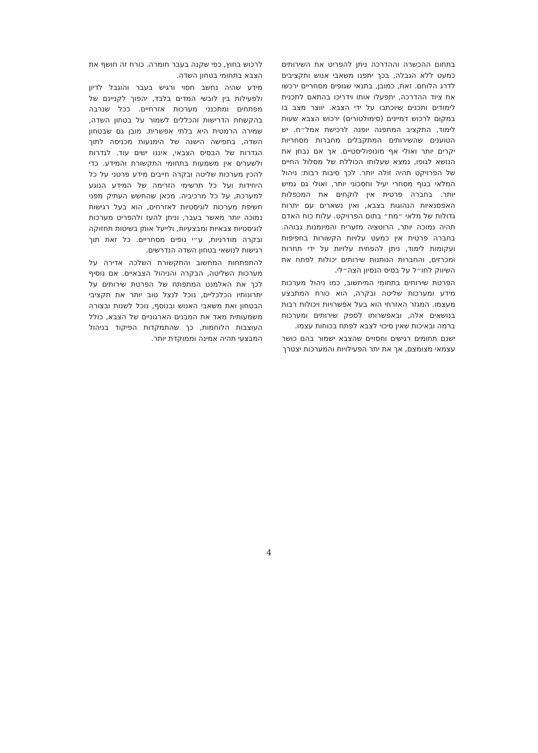בתחום ההכשרה וההדרכה ניתן להפריט את השירותים כמעט ללא הגבלה, בכך יתפנו משאבי אנוש ותקציבים לדרג הלוחם. זאת, כמובן, בתנאי שגופים מסחריים ירכשו את ציוד ההדרכה, יתפעלו אותו וידריכו בהתאם לתכנית לימודים ותכנים שיוכתבו על ידי הצבא. יווצר מצב בו במקום לרכוש דמיינים (סימולטורים) ירכוש הצבא שעות לימוד, התקציב המתפנה יופנה לרכישת אמל״ח. יש הטוענים שהשירותים המתקבלים מחברות מסחריות יקרים יותר ואולי אף מונופוליסטיים. אך אם נבחן את הנושא לגופו, נמצא שעלותו הכוללת של מסלול החיים של הפרויקט תהיה זולה יותר. לכך סיבות רבות: ניהול המלאי בגוף מסחרי יעיל וחסכוני יותר, ואולי גם גמיש יותר. בחברה פרטית אין לוקחים את המכפלות האפסנאיות הנהוגות בצבא, ואין נשארים עם יתרות גדולות של מלאי ״מת״ בתום הפרויקט. עלות כוח האדם תהיה נמוכה יותר, הרוטציה מזערית והמיומנות גבוהה. בחברה פרטית אין כמעט עלויות הקשורות בחפיפות ועקומות לימוד, ניתן להפחית עלויות על ידי תחרות ומכרזים, והחברות הנותנות שירותים יכולות לפתח את השיווק לחו״ל על בסיס הנסיון הצה״לי.
הפרטת שירותים בתחומי המיחשוב, כמו ניהול מערכות מידע ומערכות שליטה ובקרה, הוא כורח המתבצע מעצמו. המגזר האזרחי הוא בעל אפשרויות ויכולות רבות בנושאים אלה, ובאפשרותו לספק שירותים ומערכות ברמה ובאיכות שאין סיכוי לצבא לפתח בכוחות עצמו.
ישנם תחומים רגישים וחסויים שהצבא ישמור בהם כושר עצמאי מצומצם, אך את יתר הפעילויות והמערכות יצטרך
לרכוש בחוץ, כפי שקנה בעבר חומרה. כורח זה חושף את הצבא בתחומי בטחון השדה.
מידע שהיה נחשב חסוי ורגיש בעבר והוגבל לדיון ולפעילות בין לובשי המדים בלבד, יהפוך לקניינם של מפתחים ומתכנני מערכות אזרחיים. ככל שנרבה בהקשחת הדרישות והכללים לשמור על בטחון השדה, שמירה הרמטית היא בלתי אפשרית. מובן גם שבטחון השדה, בתפישה הישנה של הימנעות מכניסה לתוך הגדרות של הבסיס הצבאי, איננו ישים עוד. לגדרות ולשערים אין משמעות בתחומי התקשורת והמידע. כדי להכין מערכות שליטה ובקרה חייבים מידע פרטני על כל היחידות ועל כל תרשימי הזרימה של המידע הנוגע למערכת, על כל מרכיביה. מכאן שהחשש העתיק מפני חשיפת מערכות לוגיסטיות לאזרחים, הוא בעל רגישות נמוכה יותר מאשר בעבר, וניתן להעז ולהפריט מערכות לוגיסטיות צבאיות ומבצעיות, ולייעל אותן בשיטות תחזוקה ובקרה מודרניות, ע״י גופים מסחריים. כל זאת תוך רגישות לנושאי בטחון השדה הנדרשים.
להתפתחות המחשוב והתקשורת השלכה אדירה על מערכות השליטה, הבקרה והניהול הצבאיים. אם נוסיף לכך את האלמנט המתפתח של הפרטת שירותים על יתרונותיו הכלכליים, נוכל לנצל טוב יותר את תקציבי הבטחון ואת משאבי האנוש ובנוסף, נוכל לשנות ובצורה משמעותית מאד את המבנים הארגוניים של הצבא, כולל העוצבות הלוחמות, כך שהתמקדות הפיקוד בניהול המבצעי תהיה אמינה וממוקדת יותר.
4